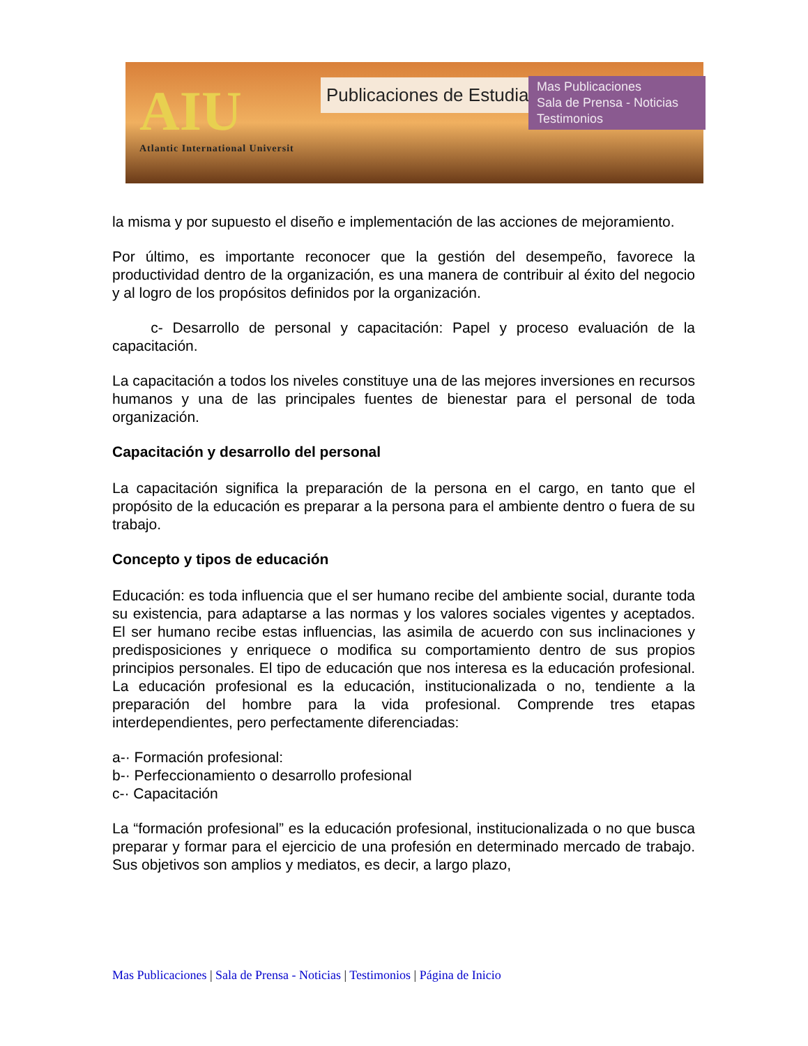AIU
Atlantic International Universit
Publicaciones de Estudiantes
Mas Publicaciones
Sala de Prensa - Noticias
Testimonios
la misma y por supuesto el diseño e implementación de las acciones de mejoramiento.
Por último, es importante reconocer que la gestión del desempeño, favorece la productividad dentro de la organización, es una manera de contribuir al éxito del negocio y al logro de los propósitos definidos por la organización.
c- Desarrollo de personal y capacitación: Papel y proceso evaluación de la capacitación.
La capacitación a todos los niveles constituye una de las mejores inversiones en recursos humanos y una de las principales fuentes de bienestar para el personal de toda organización.
Capacitación y desarrollo del personal
La capacitación significa la preparación de la persona en el cargo, en tanto que el propósito de la educación es preparar a la persona para el ambiente dentro o fuera de su trabajo.
Concepto y tipos de educación
Educación: es toda influencia que el ser humano recibe del ambiente social, durante toda su existencia, para adaptarse a las normas y los valores sociales vigentes y aceptados. El ser humano recibe estas influencias, las asimila de acuerdo con sus inclinaciones y predisposiciones y enriquece o modifica su comportamiento dentro de sus propios principios personales. El tipo de educación que nos interesa es la educación profesional. La educación profesional es la educación, institucionalizada o no, tendiente a la preparación del hombre para la vida profesional. Comprende tres etapas interdependientes, pero perfectamente diferenciadas:
a-· Formación profesional:
b-· Perfeccionamiento o desarrollo profesional
c-· Capacitación
La “formación profesional” es la educación profesional, institucionalizada o no que busca preparar y formar para el ejercicio de una profesión en determinado mercado de trabajo. Sus objetivos son amplios y mediatos, es decir, a largo plazo,
Mas Publicaciones | Sala de Prensa - Noticias | Testimonios | Página de Inicio